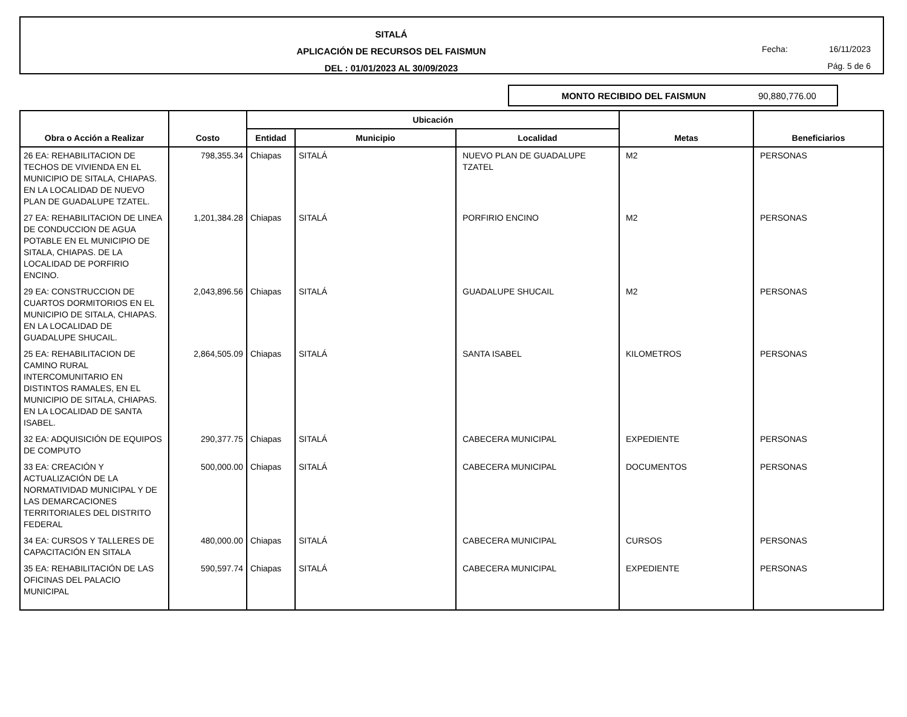SITALÁ
APLICACIÓN DE RECURSOS DEL FAISMUN
DEL : 01/01/2023 AL 30/09/2023
Fecha: 16/11/2023
Pág. 5 de 6
MONTO RECIBIDO DEL FAISMUN 90,880,776.00
| Obra o Acción a Realizar | Costo | Ubicación | | | Metas | Beneficiarios |
| --- | --- | --- | --- | --- | --- | --- |
| | | Entidad | Municipio | Localidad | | |
| 26 EA: REHABILITACION DE TECHOS DE VIVIENDA EN EL MUNICIPIO DE SITALA, CHIAPAS. EN LA LOCALIDAD DE NUEVO PLAN DE GUADALUPE TZATEL. | 798,355.34 | Chiapas | SITALÁ | NUEVO PLAN DE GUADALUPE TZATEL | M2 | PERSONAS |
| 27 EA: REHABILITACION DE LINEA DE CONDUCCION DE AGUA POTABLE EN EL MUNICIPIO DE SITALA, CHIAPAS. DE LA LOCALIDAD DE PORFIRIO ENCINO. | 1,201,384.28 | Chiapas | SITALÁ | PORFIRIO ENCINO | M2 | PERSONAS |
| 29 EA: CONSTRUCCION DE CUARTOS DORMITORIOS EN EL MUNICIPIO DE SITALA, CHIAPAS. EN LA LOCALIDAD DE GUADALUPE SHUCAIL. | 2,043,896.56 | Chiapas | SITALÁ | GUADALUPE SHUCAIL | M2 | PERSONAS |
| 25 EA: REHABILITACION DE CAMINO RURAL INTERCOMUNITARIO EN DISTINTOS RAMALES, EN EL MUNICIPIO DE SITALA, CHIAPAS. EN LA LOCALIDAD DE SANTA ISABEL. | 2,864,505.09 | Chiapas | SITALÁ | SANTA ISABEL | KILOMETROS | PERSONAS |
| 32 EA: ADQUISICIÓN DE EQUIPOS DE COMPUTO | 290,377.75 | Chiapas | SITALÁ | CABECERA MUNICIPAL | EXPEDIENTE | PERSONAS |
| 33 EA: CREACIÓN Y ACTUALIZACIÓN DE LA NORMATIVIDAD MUNICIPAL Y DE LAS DEMARCACIONES TERRITORIALES DEL DISTRITO FEDERAL | 500,000.00 | Chiapas | SITALÁ | CABECERA MUNICIPAL | DOCUMENTOS | PERSONAS |
| 34 EA: CURSOS Y TALLERES DE CAPACITACIÓN EN SITALA | 480,000.00 | Chiapas | SITALÁ | CABECERA MUNICIPAL | CURSOS | PERSONAS |
| 35 EA: REHABILITACIÓN DE LAS OFICINAS DEL PALACIO MUNICIPAL | 590,597.74 | Chiapas | SITALÁ | CABECERA MUNICIPAL | EXPEDIENTE | PERSONAS |